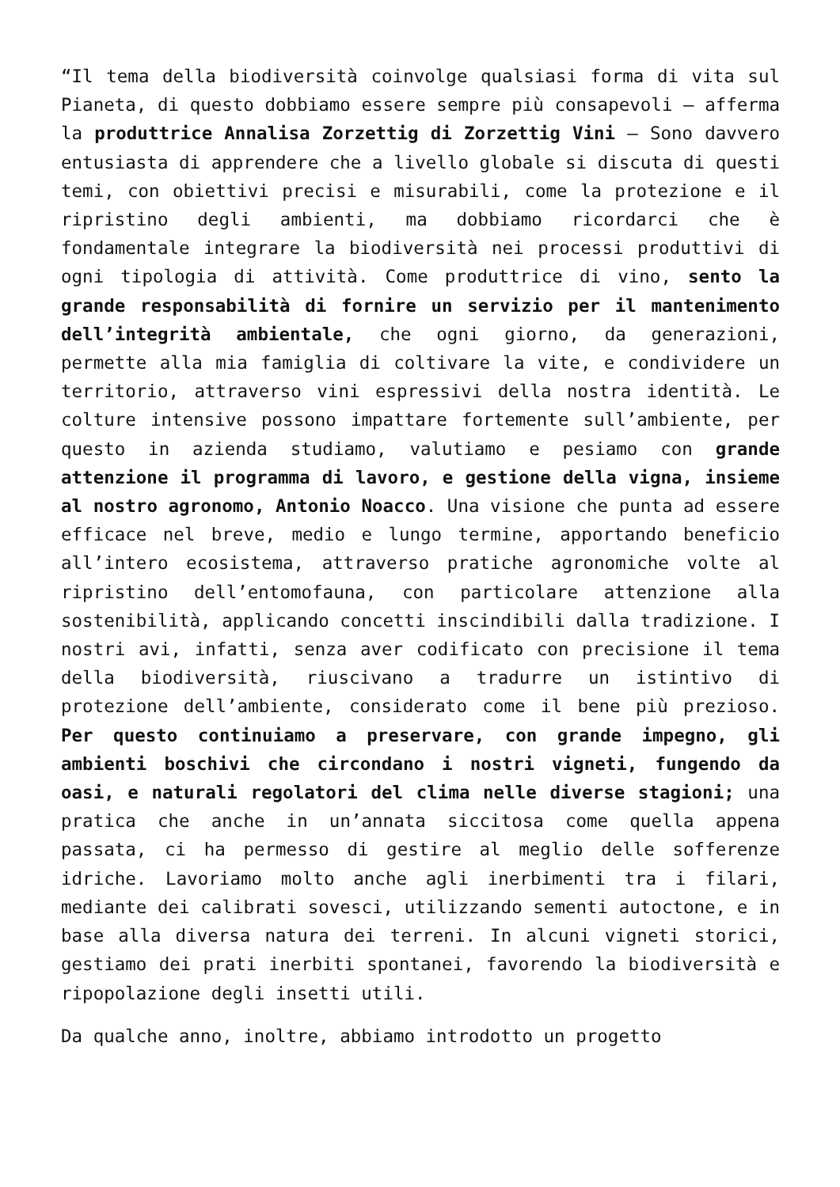“Il tema della biodiversità coinvolge qualsiasi forma di vita sul Pianeta, di questo dobbiamo essere sempre più consapevoli – afferma la produttrice Annalisa Zorzettig di Zorzettig Vini – Sono davvero entusiasta di apprendere che a livello globale si discuta di questi temi, con obiettivi precisi e misurabili, come la protezione e il ripristino degli ambienti, ma dobbiamo ricordarci che è fondamentale integrare la biodiversità nei processi produttivi di ogni tipologia di attività. Come produttrice di vino, sento la grande responsabilità di fornire un servizio per il mantenimento dell’integrità ambientale, che ogni giorno, da generazioni, permette alla mia famiglia di coltivare la vite, e condividere un territorio, attraverso vini espressivi della nostra identità. Le colture intensive possono impattare fortemente sull’ambiente, per questo in azienda studiamo, valutiamo e pesiamo con grande attenzione il programma di lavoro, e gestione della vigna, insieme al nostro agronomo, Antonio Noacco. Una visione che punta ad essere efficace nel breve, medio e lungo termine, apportando beneficio all’intero ecosistema, attraverso pratiche agronomiche volte al ripristino dell’entomofauna, con particolare attenzione alla sostenibilità, applicando concetti inscindibili dalla tradizione. I nostri avi, infatti, senza aver codificato con precisione il tema della biodiversità, riuscivano a tradurre un istintivo di protezione dell’ambiente, considerato come il bene più prezioso. Per questo continuiamo a preservare, con grande impegno, gli ambienti boschivi che circondano i nostri vigneti, fungendo da oasi, e naturali regolatori del clima nelle diverse stagioni; una pratica che anche in un’annata siccitosa come quella appena passata, ci ha permesso di gestire al meglio delle sofferenze idriche. Lavoriamo molto anche agli inerbimenti tra i filari, mediante dei calibrati sovesci, utilizzando sementi autoctone, e in base alla diversa natura dei terreni. In alcuni vigneti storici, gestiamo dei prati inerbiti spontanei, favorendo la biodiversità e ripopolazione degli insetti utili.
Da qualche anno, inoltre, abbiamo introdotto un progetto